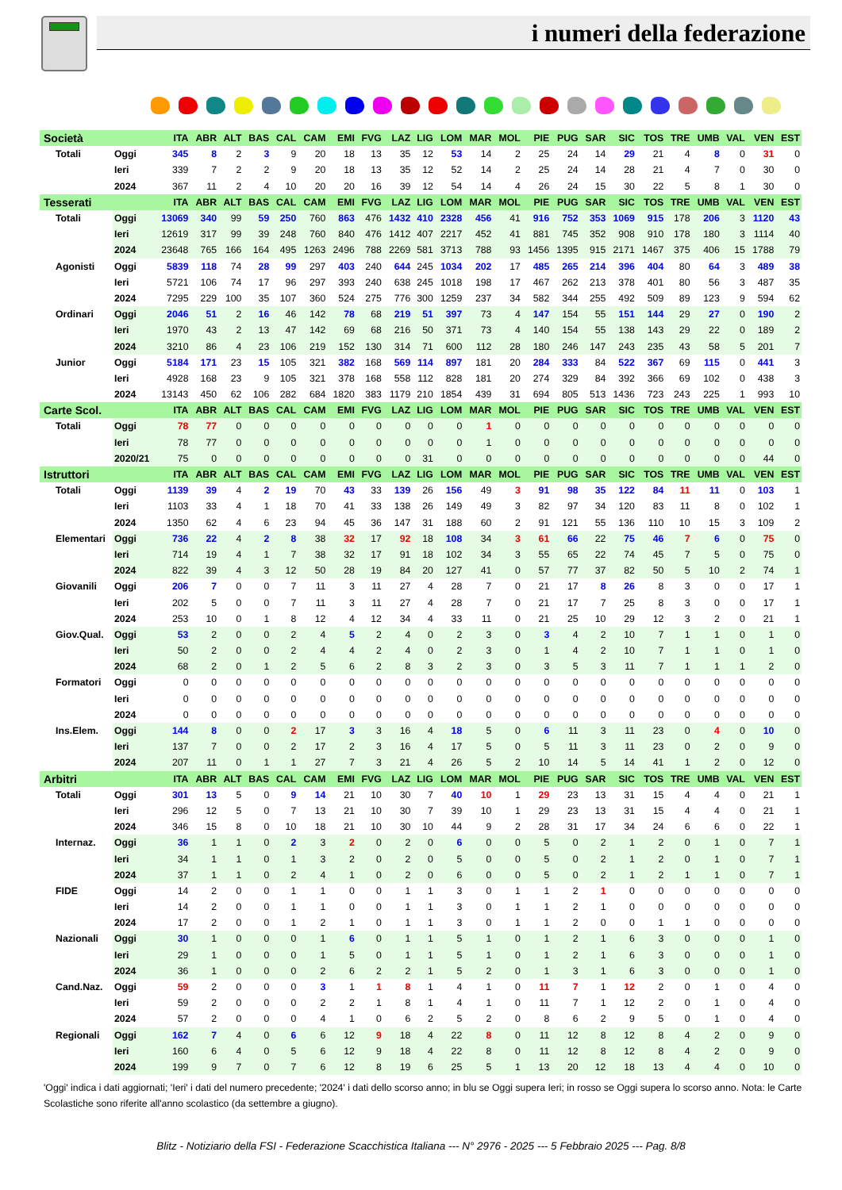i numeri della federazione
| Società | | | ITA | ABR | ALT | BAS | CAL | CAM | EMI | FVG | LAZ | LIG | LOM | MAR | MOL | PIE | PUG | SAR | SIC | TOS | TRE | UMB | VAL | VEN | EST |
| --- | --- | --- | --- | --- | --- | --- | --- | --- | --- | --- | --- | --- | --- | --- | --- | --- | --- | --- | --- | --- | --- | --- | --- | --- | --- |
| Totali | Oggi | | 345 | 8 | 2 | 3 | 9 | 20 | 18 | 13 | 35 | 12 | 53 | 14 | 2 | 25 | 24 | 14 | 29 | 21 | 4 | 8 | 0 | 31 | 0 |
| | Ieri | | 339 | 7 | 2 | 2 | 9 | 20 | 18 | 13 | 35 | 12 | 52 | 14 | 2 | 25 | 24 | 14 | 28 | 21 | 4 | 7 | 0 | 30 | 0 |
| | 2024 | | 367 | 11 | 2 | 4 | 10 | 20 | 20 | 16 | 39 | 12 | 54 | 14 | 4 | 26 | 24 | 15 | 30 | 22 | 5 | 8 | 1 | 30 | 0 |
| Tesserati | | | ITA | ABR | ALT | BAS | CAL | CAM | EMI | FVG | LAZ | LIG | LOM | MAR | MOL | PIE | PUG | SAR | SIC | TOS | TRE | UMB | VAL | VEN | EST |
| Totali | Oggi | | 13069 | 340 | 99 | 59 | 250 | 760 | 863 | 476 | 1432 | 410 | 2328 | 456 | 41 | 916 | 752 | 353 | 1069 | 915 | 178 | 206 | 3 | 1120 | 43 |
| | Ieri | | 12619 | 317 | 99 | 39 | 248 | 760 | 840 | 476 | 1412 | 407 | 2217 | 452 | 41 | 881 | 745 | 352 | 908 | 910 | 178 | 180 | 3 | 1114 | 40 |
| | 2024 | | 23648 | 765 | 166 | 164 | 495 | 1263 | 2496 | 788 | 2269 | 581 | 3713 | 788 | 93 | 1456 | 1395 | 915 | 2171 | 1467 | 375 | 406 | 15 | 1788 | 79 |
| Agonisti | Oggi | | 5839 | 118 | 74 | 28 | 99 | 297 | 403 | 240 | 644 | 245 | 1034 | 202 | 17 | 485 | 265 | 214 | 396 | 404 | 80 | 64 | 3 | 489 | 38 |
| | Ieri | | 5721 | 106 | 74 | 17 | 96 | 297 | 393 | 240 | 638 | 245 | 1018 | 198 | 17 | 467 | 262 | 213 | 378 | 401 | 80 | 56 | 3 | 487 | 35 |
| | 2024 | | 7295 | 229 | 100 | 35 | 107 | 360 | 524 | 275 | 776 | 300 | 1259 | 237 | 34 | 582 | 344 | 255 | 492 | 509 | 89 | 123 | 9 | 594 | 62 |
| Ordinari | Oggi | | 2046 | 51 | 2 | 16 | 46 | 142 | 78 | 68 | 219 | 51 | 397 | 73 | 4 | 147 | 154 | 55 | 151 | 144 | 29 | 27 | 0 | 190 | 2 |
| | Ieri | | 1970 | 43 | 2 | 13 | 47 | 142 | 69 | 68 | 216 | 50 | 371 | 73 | 4 | 140 | 154 | 55 | 138 | 143 | 29 | 22 | 0 | 189 | 2 |
| | 2024 | | 3210 | 86 | 4 | 23 | 106 | 219 | 152 | 130 | 314 | 71 | 600 | 112 | 28 | 180 | 246 | 147 | 243 | 235 | 43 | 58 | 5 | 201 | 7 |
| Junior | Oggi | | 5184 | 171 | 23 | 15 | 105 | 321 | 382 | 168 | 569 | 114 | 897 | 181 | 20 | 284 | 333 | 84 | 522 | 367 | 69 | 115 | 0 | 441 | 3 |
| | Ieri | | 4928 | 168 | 23 | 9 | 105 | 321 | 378 | 168 | 558 | 112 | 828 | 181 | 20 | 274 | 329 | 84 | 392 | 366 | 69 | 102 | 0 | 438 | 3 |
| | 2024 | | 13143 | 450 | 62 | 106 | 282 | 684 | 1820 | 383 | 1179 | 210 | 1854 | 439 | 31 | 694 | 805 | 513 | 1436 | 723 | 243 | 225 | 1 | 993 | 10 |
| Carte Scol. | | | ITA | ABR | ALT | BAS | CAL | CAM | EMI | FVG | LAZ | LIG | LOM | MAR | MOL | PIE | PUG | SAR | SIC | TOS | TRE | UMB | VAL | VEN | EST |
| Totali | Oggi | | 78 | 77 | 0 | 0 | 0 | 0 | 0 | 0 | 0 | 0 | 0 | 1 | 0 | 0 | 0 | 0 | 0 | 0 | 0 | 0 | 0 | 0 | 0 |
| | Ieri | | 78 | 77 | 0 | 0 | 0 | 0 | 0 | 0 | 0 | 0 | 0 | 1 | 0 | 0 | 0 | 0 | 0 | 0 | 0 | 0 | 0 | 0 | 0 |
| | 2020/21 | | 75 | 0 | 0 | 0 | 0 | 0 | 0 | 0 | 0 | 31 | 0 | 0 | 0 | 0 | 0 | 0 | 0 | 0 | 0 | 0 | 0 | 44 | 0 |
| Istruttori | | | ITA | ABR | ALT | BAS | CAL | CAM | EMI | FVG | LAZ | LIG | LOM | MAR | MOL | PIE | PUG | SAR | SIC | TOS | TRE | UMB | VAL | VEN | EST |
| Totali | Oggi | | 1139 | 39 | 4 | 2 | 19 | 70 | 43 | 33 | 139 | 26 | 156 | 49 | 3 | 91 | 98 | 35 | 122 | 84 | 11 | 11 | 0 | 103 | 1 |
| | Ieri | | 1103 | 33 | 4 | 1 | 18 | 70 | 41 | 33 | 138 | 26 | 149 | 49 | 3 | 82 | 97 | 34 | 120 | 83 | 11 | 8 | 0 | 102 | 1 |
| | 2024 | | 1350 | 62 | 4 | 6 | 23 | 94 | 45 | 36 | 147 | 31 | 188 | 60 | 2 | 91 | 121 | 55 | 136 | 110 | 10 | 15 | 3 | 109 | 2 |
| Elementari | Oggi | | 736 | 22 | 4 | 2 | 8 | 38 | 32 | 17 | 92 | 18 | 108 | 34 | 3 | 61 | 66 | 22 | 75 | 46 | 7 | 6 | 0 | 75 | 0 |
| | Ieri | | 714 | 19 | 4 | 1 | 7 | 38 | 32 | 17 | 91 | 18 | 102 | 34 | 3 | 55 | 65 | 22 | 74 | 45 | 7 | 5 | 0 | 75 | 0 |
| | 2024 | | 822 | 39 | 4 | 3 | 12 | 50 | 28 | 19 | 84 | 20 | 127 | 41 | 0 | 57 | 77 | 37 | 82 | 50 | 5 | 10 | 2 | 74 | 1 |
| Giovanili | Oggi | | 206 | 7 | 0 | 0 | 7 | 11 | 3 | 11 | 27 | 4 | 28 | 7 | 0 | 21 | 17 | 8 | 26 | 8 | 3 | 0 | 0 | 17 | 1 |
| | Ieri | | 202 | 5 | 0 | 0 | 7 | 11 | 3 | 11 | 27 | 4 | 28 | 7 | 0 | 21 | 17 | 7 | 25 | 8 | 3 | 0 | 0 | 17 | 1 |
| | 2024 | | 253 | 10 | 0 | 1 | 8 | 12 | 4 | 12 | 34 | 4 | 33 | 11 | 0 | 21 | 25 | 10 | 29 | 12 | 3 | 2 | 0 | 21 | 1 |
| Giov.Qual. | Oggi | | 53 | 2 | 0 | 0 | 2 | 4 | 5 | 2 | 4 | 0 | 2 | 3 | 0 | 3 | 4 | 2 | 10 | 7 | 1 | 1 | 0 | 1 | 0 |
| | Ieri | | 50 | 2 | 0 | 0 | 2 | 4 | 4 | 2 | 4 | 0 | 2 | 3 | 0 | 1 | 4 | 2 | 10 | 7 | 1 | 1 | 0 | 1 | 0 |
| | 2024 | | 68 | 2 | 0 | 1 | 2 | 5 | 6 | 2 | 8 | 3 | 2 | 3 | 0 | 3 | 5 | 3 | 11 | 7 | 1 | 1 | 1 | 2 | 0 |
| Formatori | Oggi | | 0 | 0 | 0 | 0 | 0 | 0 | 0 | 0 | 0 | 0 | 0 | 0 | 0 | 0 | 0 | 0 | 0 | 0 | 0 | 0 | 0 | 0 | 0 |
| | Ieri | | 0 | 0 | 0 | 0 | 0 | 0 | 0 | 0 | 0 | 0 | 0 | 0 | 0 | 0 | 0 | 0 | 0 | 0 | 0 | 0 | 0 | 0 | 0 |
| | 2024 | | 0 | 0 | 0 | 0 | 0 | 0 | 0 | 0 | 0 | 0 | 0 | 0 | 0 | 0 | 0 | 0 | 0 | 0 | 0 | 0 | 0 | 0 | 0 |
| Ins.Elem. | Oggi | | 144 | 8 | 0 | 0 | 2 | 17 | 3 | 3 | 16 | 4 | 18 | 5 | 0 | 6 | 11 | 3 | 11 | 23 | 0 | 4 | 0 | 10 | 0 |
| | Ieri | | 137 | 7 | 0 | 0 | 2 | 17 | 2 | 3 | 16 | 4 | 17 | 5 | 0 | 5 | 11 | 3 | 11 | 23 | 0 | 2 | 0 | 9 | 0 |
| | 2024 | | 207 | 11 | 0 | 1 | 1 | 27 | 7 | 3 | 21 | 4 | 26 | 5 | 2 | 10 | 14 | 5 | 14 | 41 | 1 | 2 | 0 | 12 | 0 |
| Arbitri | | | ITA | ABR | ALT | BAS | CAL | CAM | EMI | FVG | LAZ | LIG | LOM | MAR | MOL | PIE | PUG | SAR | SIC | TOS | TRE | UMB | VAL | VEN | EST |
| Totali | Oggi | | 301 | 13 | 5 | 0 | 9 | 14 | 21 | 10 | 30 | 7 | 40 | 10 | 1 | 29 | 23 | 13 | 31 | 15 | 4 | 4 | 0 | 21 | 1 |
| | Ieri | | 296 | 12 | 5 | 0 | 7 | 13 | 21 | 10 | 30 | 7 | 39 | 10 | 1 | 29 | 23 | 13 | 31 | 15 | 4 | 4 | 0 | 21 | 1 |
| | 2024 | | 346 | 15 | 8 | 0 | 10 | 18 | 21 | 10 | 30 | 10 | 44 | 9 | 2 | 28 | 31 | 17 | 34 | 24 | 6 | 6 | 0 | 22 | 1 |
| Internaz. | Oggi | | 36 | 1 | 1 | 0 | 2 | 3 | 2 | 0 | 2 | 0 | 6 | 0 | 0 | 5 | 0 | 2 | 1 | 2 | 0 | 1 | 0 | 7 | 1 |
| | Ieri | | 34 | 1 | 1 | 0 | 1 | 3 | 2 | 0 | 2 | 0 | 5 | 0 | 0 | 5 | 0 | 2 | 1 | 2 | 0 | 1 | 0 | 7 | 1 |
| | 2024 | | 37 | 1 | 1 | 0 | 2 | 4 | 1 | 0 | 2 | 0 | 6 | 0 | 0 | 5 | 0 | 2 | 1 | 2 | 1 | 1 | 0 | 7 | 1 |
| FIDE | Oggi | | 14 | 2 | 0 | 0 | 1 | 1 | 0 | 0 | 1 | 1 | 3 | 0 | 1 | 1 | 2 | 1 | 0 | 0 | 0 | 0 | 0 | 0 | 0 |
| | Ieri | | 14 | 2 | 0 | 0 | 1 | 1 | 0 | 0 | 1 | 1 | 3 | 0 | 1 | 1 | 2 | 1 | 0 | 0 | 0 | 0 | 0 | 0 | 0 |
| | 2024 | | 17 | 2 | 0 | 0 | 1 | 2 | 1 | 0 | 1 | 1 | 3 | 0 | 1 | 1 | 2 | 0 | 0 | 1 | 1 | 0 | 0 | 0 | 0 |
| Nazionali | Oggi | | 30 | 1 | 0 | 0 | 0 | 1 | 6 | 0 | 1 | 1 | 5 | 1 | 0 | 1 | 2 | 1 | 6 | 3 | 0 | 0 | 0 | 1 | 0 |
| | Ieri | | 29 | 1 | 0 | 0 | 0 | 1 | 5 | 0 | 1 | 1 | 5 | 1 | 0 | 1 | 2 | 1 | 6 | 3 | 0 | 0 | 0 | 1 | 0 |
| | 2024 | | 36 | 1 | 0 | 0 | 0 | 2 | 6 | 2 | 2 | 1 | 5 | 2 | 0 | 1 | 3 | 1 | 6 | 3 | 0 | 0 | 0 | 1 | 0 |
| Cand.Naz. | Oggi | | 59 | 2 | 0 | 0 | 0 | 3 | 1 | 1 | 8 | 1 | 4 | 1 | 0 | 11 | 7 | 1 | 12 | 2 | 0 | 1 | 0 | 4 | 0 |
| | Ieri | | 59 | 2 | 0 | 0 | 0 | 2 | 2 | 1 | 8 | 1 | 4 | 1 | 0 | 11 | 7 | 1 | 12 | 2 | 0 | 1 | 0 | 4 | 0 |
| | 2024 | | 57 | 2 | 0 | 0 | 0 | 4 | 1 | 0 | 6 | 2 | 5 | 2 | 0 | 8 | 6 | 2 | 9 | 5 | 0 | 1 | 0 | 4 | 0 |
| Regionali | Oggi | | 162 | 7 | 4 | 0 | 6 | 6 | 12 | 9 | 18 | 4 | 22 | 8 | 0 | 11 | 12 | 8 | 12 | 8 | 4 | 2 | 0 | 9 | 0 |
| | Ieri | | 160 | 6 | 4 | 0 | 5 | 6 | 12 | 9 | 18 | 4 | 22 | 8 | 0 | 11 | 12 | 8 | 12 | 8 | 4 | 2 | 0 | 9 | 0 |
| | 2024 | | 199 | 9 | 7 | 0 | 7 | 6 | 12 | 8 | 19 | 6 | 25 | 5 | 1 | 13 | 20 | 12 | 18 | 13 | 4 | 4 | 0 | 10 | 0 |
'Oggi' indica i dati aggiornati; 'Ieri' i dati del numero precedente; '2024' i dati dello scorso anno; in blu se Oggi supera Ieri; in rosso se Oggi supera lo scorso anno. Nota: le Carte Scolastiche sono riferite all'anno scolastico (da settembre a giugno).
Blitz - Notiziario della FSI - Federazione Scacchistica Italiana --- N° 2976 - 2025 --- 5 Febbraio 2025 --- Pag. 8/8